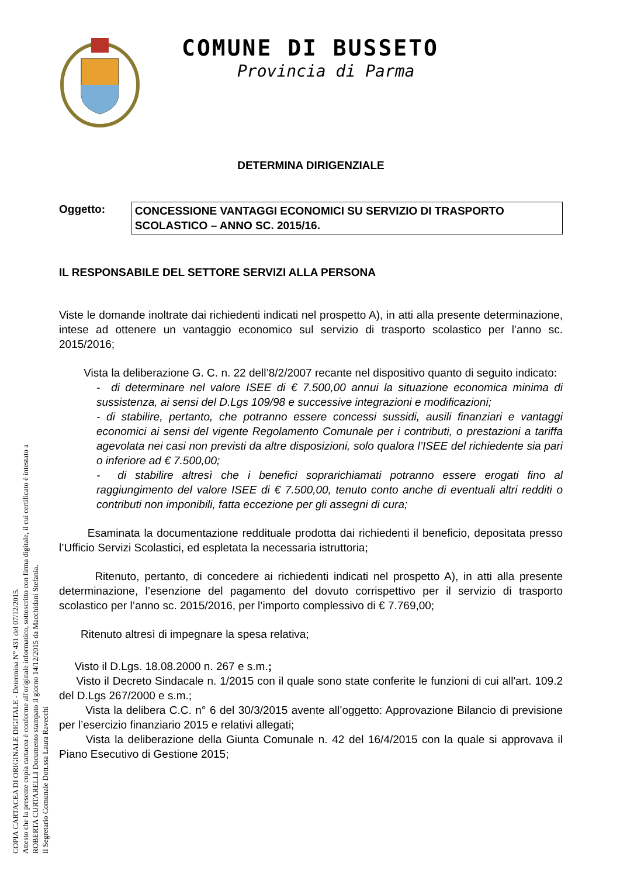COPIA CARTACEA DI ORIGINALE DIGITALE - Determina N° 431 del 07/12/2015.
Attesto che la presente copia cartacea è conforme all'originale informatico, sottoscritto con firma digitale, il cui certificato è intestato a
ROBERTA CURTARELLI Documento stampato il giorno 14/12/2015 da Macchidani Stefania.
Il Segretario Comunale Dott.ssa Laura Ravecchi
COMUNE DI BUSSETO
Provincia di Parma
DETERMINA DIRIGENZIALE
Oggetto: CONCESSIONE VANTAGGI ECONOMICI SU SERVIZIO DI TRASPORTO SCOLASTICO – ANNO SC. 2015/16.
IL RESPONSABILE DEL SETTORE SERVIZI ALLA PERSONA
Viste le domande inoltrate dai richiedenti indicati nel prospetto A), in atti alla presente determinazione, intese ad ottenere un vantaggio economico sul servizio di trasporto scolastico per l’anno sc. 2015/2016;
Vista la deliberazione G. C. n. 22 dell’8/2/2007 recante nel dispositivo quanto di seguito indicato:
- di determinare nel valore ISEE di € 7.500,00 annui la situazione economica minima di sussistenza, ai sensi del D.Lgs 109/98 e successive integrazioni e modificazioni;
- di stabilire, pertanto, che potranno essere concessi sussidi, ausili finanziari e vantaggi economici ai sensi del vigente Regolamento Comunale per i contributi, o prestazioni a tariffa agevolata nei casi non previsti da altre disposizioni, solo qualora l’ISEE del richiedente sia pari o inferiore ad € 7.500,00;
- di stabilire altresì che i benefici soprarichiamati potranno essere erogati fino al raggiungimento del valore ISEE di € 7.500,00, tenuto conto anche di eventuali altri redditi o contributi non imponibili, fatta eccezione per gli assegni di cura;
Esaminata la documentazione reddituale prodotta dai richiedenti il beneficio, depositata presso l’Ufficio Servizi Scolastici, ed espletata la necessaria istruttoria;
Ritenuto, pertanto, di concedere ai richiedenti indicati nel prospetto A), in atti alla presente determinazione, l’esenzione del pagamento del dovuto corrispettivo per il servizio di trasporto scolastico per l’anno sc. 2015/2016, per l’importo complessivo di € 7.769,00;
Ritenuto altresì di impegnare la spesa relativa;
Visto il D.Lgs. 18.08.2000 n. 267 e s.m.;
Visto il Decreto Sindacale n. 1/2015 con il quale sono state conferite le funzioni di cui all'art. 109.2 del D.Lgs 267/2000 e s.m.;
Vista la delibera C.C. n° 6 del 30/3/2015 avente all’oggetto: Approvazione Bilancio di previsione per l’esercizio finanziario 2015 e relativi allegati;
Vista la deliberazione della Giunta Comunale n. 42 del 16/4/2015 con la quale si approvava il Piano Esecutivo di Gestione 2015;